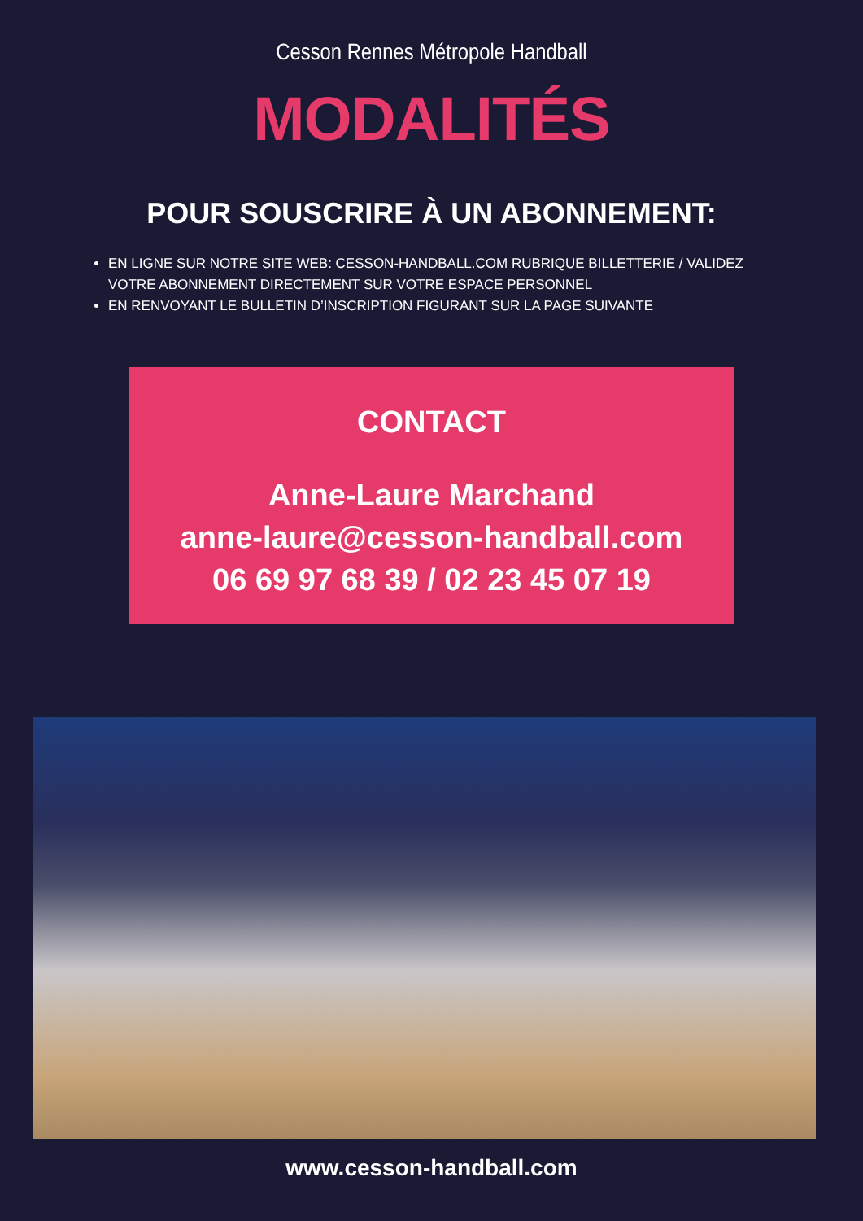Cesson Rennes Métropole Handball
MODALITÉS
POUR SOUSCRIRE À UN ABONNEMENT:
EN LIGNE SUR NOTRE SITE WEB: CESSON-HANDBALL.COM RUBRIQUE BILLETTERIE / VALIDEZ VOTRE ABONNEMENT DIRECTEMENT SUR VOTRE ESPACE PERSONNEL
EN RENVOYANT LE BULLETIN D’INSCRIPTION FIGURANT SUR LA PAGE SUIVANTE
CONTACT
Anne-Laure Marchand
anne-laure@cesson-handball.com
06 69 97 68 39 / 02 23 45 07 19
www.cesson-handball.com